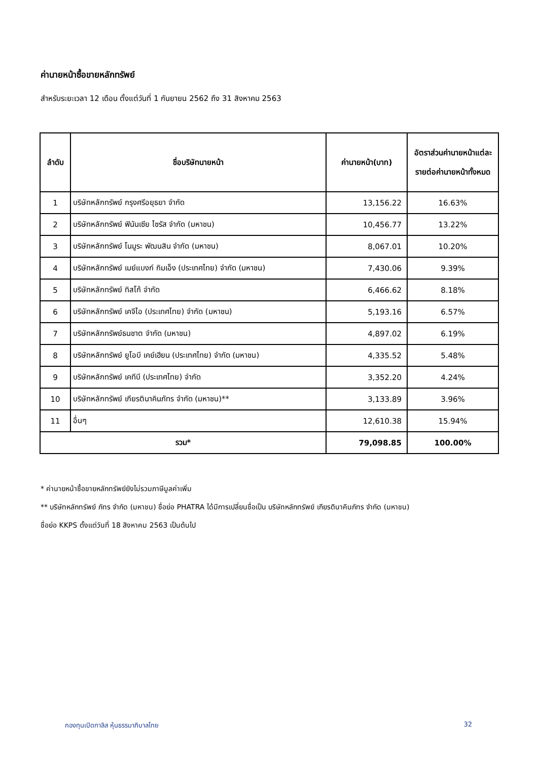ค่านายหน้าซื้อขายหลักทรัพย์
สำหรับระยะเวลา 12 เดือน ตั้งแต่วันที่ 1 กันยายน 2562 ถึง 31 สิงหาคม 2563
| ลำดับ | ชื่อบริษัทนายหน้า | ค่านายหน้า(บาท) | อัตราส่วนค่านายหน้าแต่ละรายต่อค่านายหน้าทั้งหมด |
| --- | --- | --- | --- |
| 1 | บริษัทหลักทรัพย์ กรุงศรีอยุธยา จำกัด | 13,156.22 | 16.63% |
| 2 | บริษัทหลักทรัพย์ ฟินันเซีย ไซรัส จำกัด (มหาชน) | 10,456.77 | 13.22% |
| 3 | บริษัทหลักทรัพย์ โนมูระ พัฒนสิน จำกัด (มหาชน) | 8,067.01 | 10.20% |
| 4 | บริษัทหลักทรัพย์ เมย์แบงก์ กิมเอ็ง (ประเทศไทย) จำกัด (มหาชน) | 7,430.06 | 9.39% |
| 5 | บริษัทหลักทรัพย์ ทิสโก้ จำกัด | 6,466.62 | 8.18% |
| 6 | บริษัทหลักทรัพย์ เคจีไอ (ประเทศไทย) จำกัด (มหาชน) | 5,193.16 | 6.57% |
| 7 | บริษัทหลักทรัพย์ธนชาต จำกัด (มหาชน) | 4,897.02 | 6.19% |
| 8 | บริษัทหลักทรัพย์ ยูโอบี เคย์เฮียน (ประเทศไทย) จำกัด (มหาชน) | 4,335.52 | 5.48% |
| 9 | บริษัทหลักทรัพย์ เคทีบี (ประเทศไทย) จำกัด | 3,352.20 | 4.24% |
| 10 | บริษัทหลักทรัพย์ เกียรตินาคินภัทร จำกัด (มหาชน)** | 3,133.89 | 3.96% |
| 11 | อื่นๆ | 12,610.38 | 15.94% |
| รวม* | | 79,098.85 | 100.00% |
* ค่านายหน้าซื้อขายหลักทรัพย์ยังไม่รวมภาษีมูลค่าเพิ่ม
** บริษัทหลักทรัพย์ ภัทร จำกัด (มหาชน) ชื่อย่อ PHATRA ได้มีการเปลี่ยนชื่อเป็น บริษัทหลักทรัพย์ เกียรตินาคินภัทร จำกัด (มหาชน)
ชื่อย่อ KKPS ตั้งแต่วันที่ 18 สิงหาคม 2563 เป็นต้นไป
กองทุนเปิดทาลิส หุ้นธรรมาภิบาลไทย 32